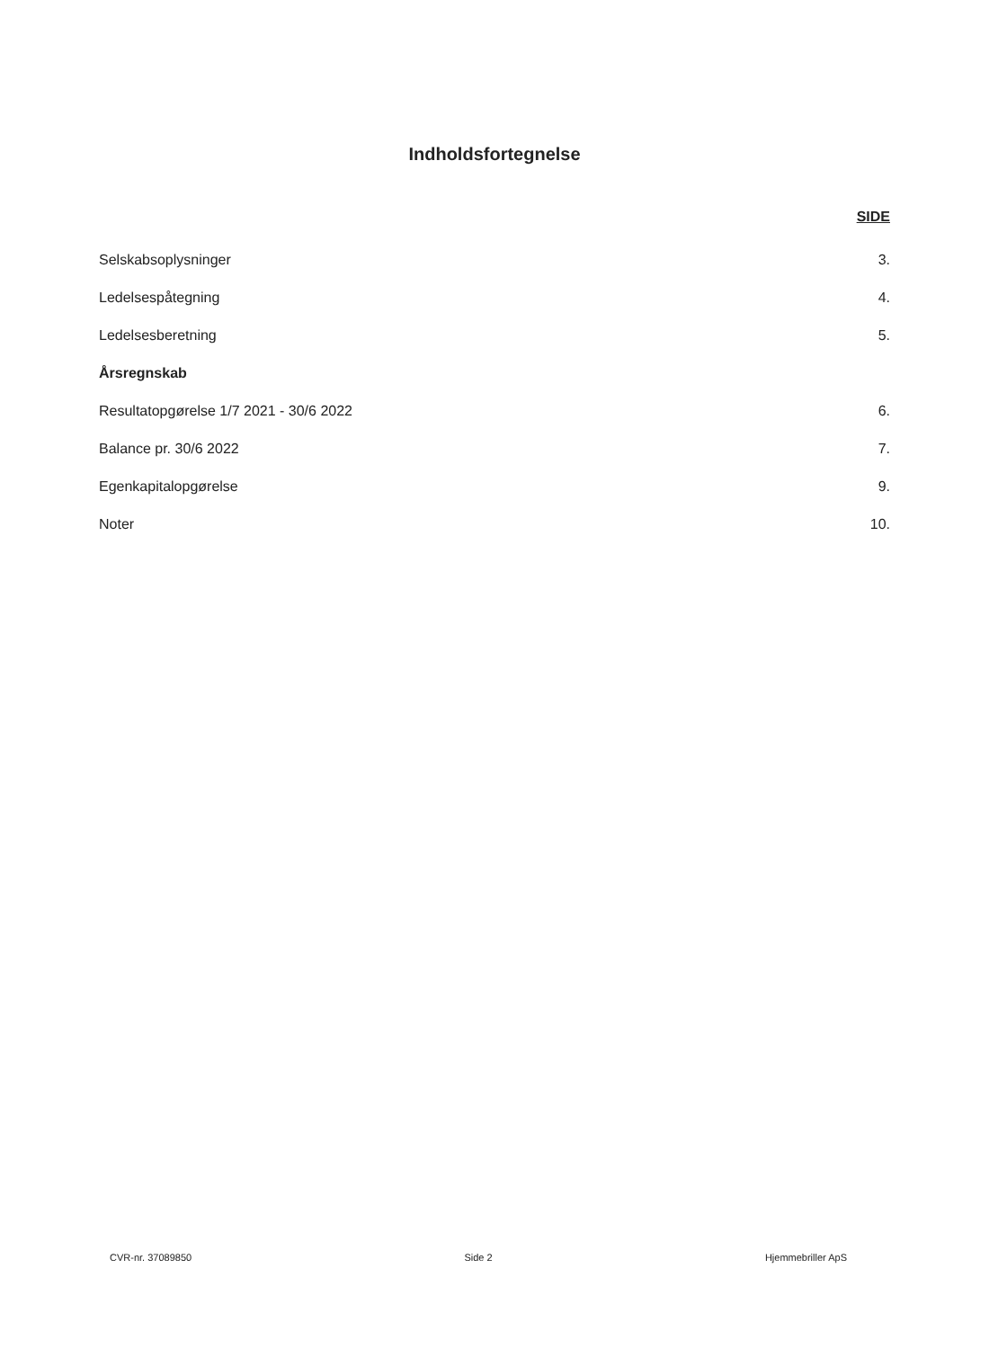Indholdsfortegnelse
SIDE
Selskabsoplysninger 3.
Ledelsespåtegning 4.
Ledelsesberetning 5.
Årsregnskab
Resultatopgørelse 1/7 2021 - 30/6 2022 6.
Balance pr. 30/6 2022 7.
Egenkapitalopgørelse 9.
Noter 10.
CVR-nr. 37089850 Side 2 Hjemmebriller ApS